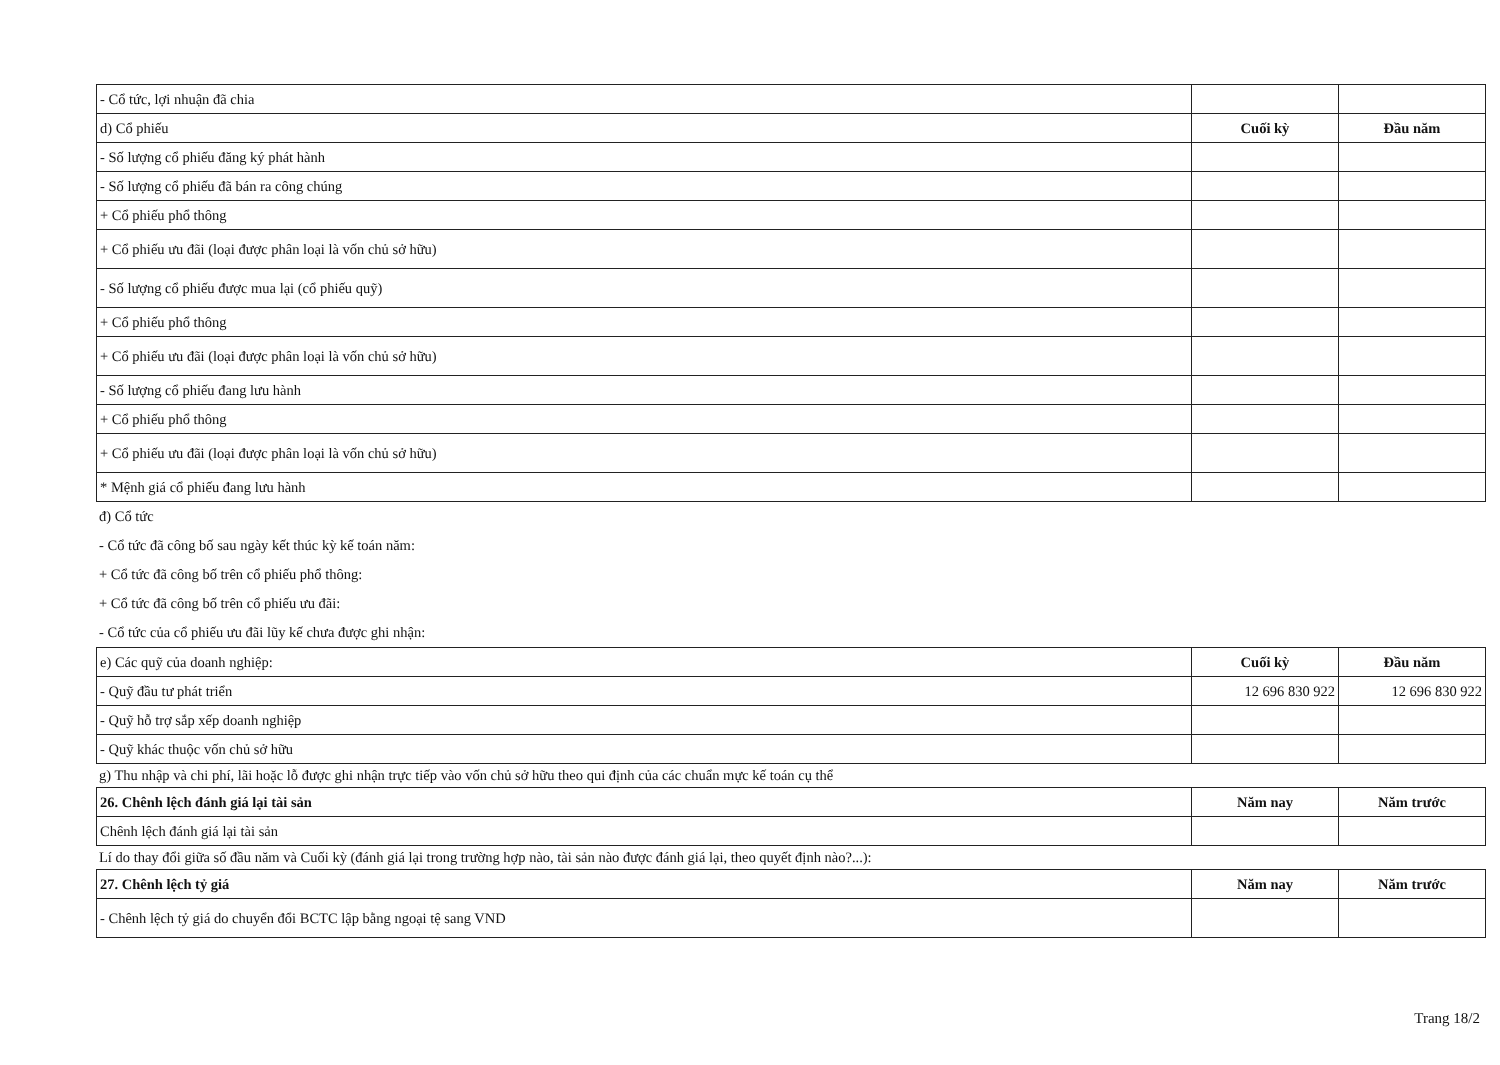| - Cổ tức, lợi nhuận đã chia | | |
| d) Cổ phiếu | Cuối kỳ | Đầu năm |
| - Số lượng cổ phiếu đăng ký phát hành | | |
| - Số lượng cổ phiếu đã bán ra công chúng | | |
| + Cổ phiếu phổ thông | | |
| + Cổ phiếu ưu đãi (loại được phân loại là vốn chủ sở hữu) | | |
| - Số lượng cổ phiếu được mua lại (cổ phiếu quỹ) | | |
| + Cổ phiếu phổ thông | | |
| + Cổ phiếu ưu đãi (loại được phân loại là vốn chủ sở hữu) | | |
| - Số lượng cổ phiếu đang lưu hành | | |
| + Cổ phiếu phổ thông | | |
| + Cổ phiếu ưu đãi (loại được phân loại là vốn chủ sở hữu) | | |
| * Mệnh giá cổ phiếu đang lưu hành | | |
đ) Cổ tức
- Cổ tức đã công bố sau ngày kết thúc kỳ kế toán năm:
+ Cổ tức đã công bố trên cổ phiếu phổ thông:
+ Cổ tức đã công bố trên cổ phiếu ưu đãi:
- Cổ tức của cổ phiếu ưu đãi lũy kế chưa được ghi nhận:
| e) Các quỹ của doanh nghiệp: | Cuối kỳ | Đầu năm |
| - Quỹ đầu tư phát triển | 12 696 830 922 | 12 696 830 922 |
| - Quỹ hỗ trợ sắp xếp doanh nghiệp | | |
| - Quỹ khác thuộc vốn chủ sở hữu | | |
g) Thu nhập và chi phí, lãi hoặc lỗ được ghi nhận trực tiếp vào vốn chủ sở hữu theo qui định của các chuẩn mực kế toán cụ thể
| 26. Chênh lệch đánh giá lại tài sản | Năm nay | Năm trước |
| Chênh lệch đánh giá lại tài sản | | |
Lí do thay đổi giữa số đầu năm và Cuối kỳ (đánh giá lại trong trường hợp nào, tài sản nào được đánh giá lại, theo quyết định nào?...):
| 27. Chênh lệch tỷ giá | Năm nay | Năm trước |
| - Chênh lệch tỷ giá do chuyển đổi BCTC lập bằng ngoại tệ sang VND | | |
Trang 18/2